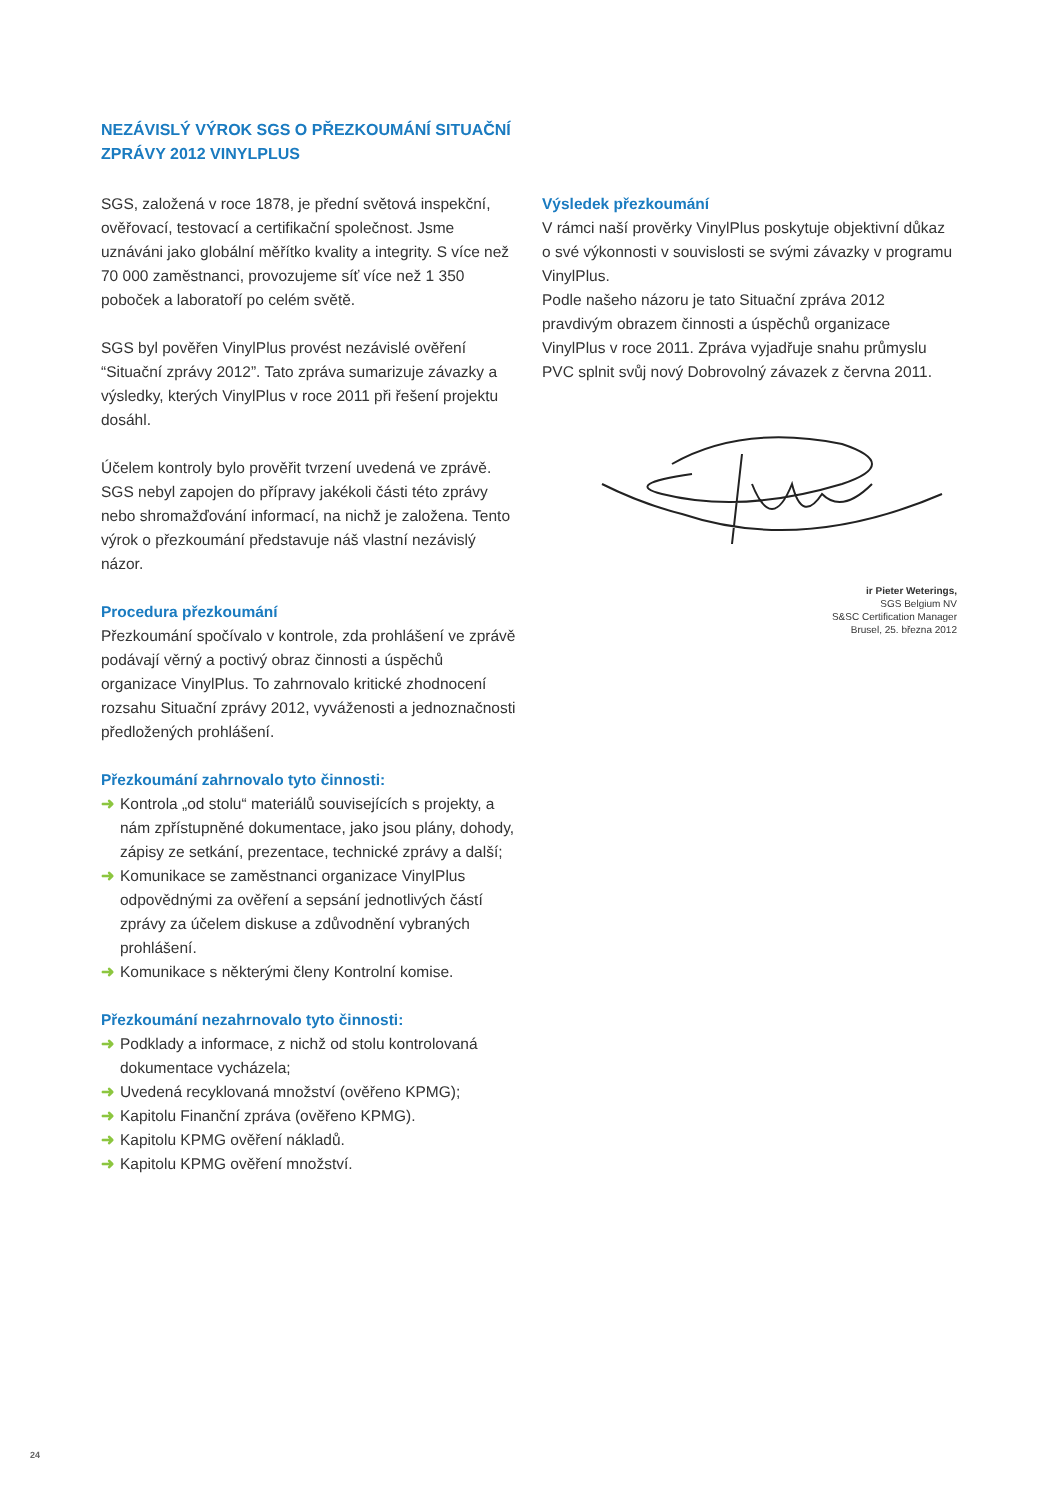NEZÁVISLÝ VÝROK SGS O PŘEZKOUMÁNÍ SITUAČNÍ
ZPRÁVY 2012 VINYLPLUS
SGS, založená v roce 1878, je přední světová inspekční, ověřovací, testovací a certifikační společnost. Jsme uznáváni jako globální měřítko kvality a integrity. S více než 70 000 zaměstnanci, provozujeme síť více než 1 350 poboček a laboratoří po celém světě.
SGS byl pověřen VinylPlus provést nezávislé ověření “Situační zprávy 2012”. Tato zpráva sumarizuje závazky a výsledky, kterých VinylPlus v roce 2011 při řešení projektu dosáhl.
Účelem kontroly bylo prověřit tvrzení uvedená ve zprávě. SGS nebyl zapojen do přípravy jakékoli části této zprávy nebo shromažďování informací, na nichž je založena. Tento výrok o přezkoumání představuje náš vlastní nezávislý názor.
Procedura přezkoumání
Přezkoumání spočívalo v kontrole, zda prohlášení ve zprávě podávají věrný a poctivý obraz činnosti a úspěchů organizace VinylPlus. To zahrnovalo kritické zhodnocení rozsahu Situační zprávy 2012, vyváženosti a jednoznačnosti předložených prohlášení.
Přezkoumání zahrnovalo tyto činnosti:
➜ Kontrola „od stolu“ materiálů souvisejících s projekty, a nám zpřístupněné dokumentace, jako jsou plány, dohody, zápisy ze setkání, prezentace, technické zprávy a další;
➜ Komunikace se zaměstnanci organizace VinylPlus odpovědnými za ověření a sepsání jednotlivých částí zprávy za účelem diskuse a zdůvodnění vybraných prohlášení.
➜ Komunikace s některými členy Kontrolní komise.
Přezkoumání nezahrnovalo tyto činnosti:
➜ Podklady a informace, z nichž od stolu kontrolovaná dokumentace vycházela;
➜ Uvedená recyklovaná množství (ověřeno KPMG);
➜ Kapitolu Finanční zpráva (ověřeno KPMG).
➜ Kapitolu KPMG ověření nákladů.
➜ Kapitolu KPMG ověření množství.
Výsledek přezkoumání
V rámci naší prověrky VinylPlus poskytuje objektivní důkaz o své výkonnosti v souvislosti se svými závazky v programu VinylPlus.
Podle našeho názoru je tato Situační zpráva 2012 pravdivým obrazem činnosti a úspěchů organizace VinylPlus v roce 2011. Zpráva vyjadřuje snahu průmyslu PVC splnit svůj nový Dobrovolný závazek z června 2011.
ir Pieter Weterings,
SGS Belgium NV
S&SC Certification Manager
Brusel, 25. března 2012
24